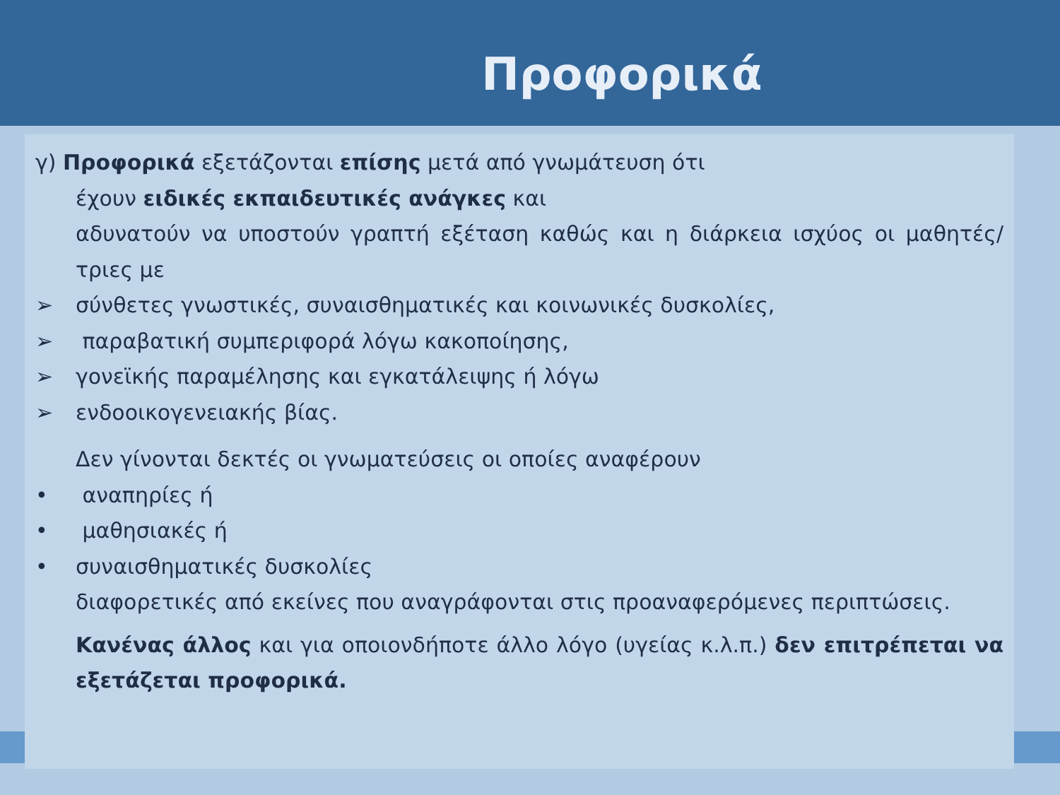Προφορικά
γ) Προφορικά εξετάζονται επίσης μετά από γνωμάτευση ότι
έχουν ειδικές εκπαιδευτικές ανάγκες και
αδυνατούν να υποστούν γραπτή εξέταση καθώς και η διάρκεια ισχύος οι μαθητές/τριες με
➢ σύνθετες γνωστικές, συναισθηματικές και κοινωνικές δυσκολίες,
➢ παραβατική συμπεριφορά λόγω κακοποίησης,
➢ γονεϊκής παραμέλησης και εγκατάλειψης ή λόγω
➢ ενδοοικογενειακής βίας.
Δεν γίνονται δεκτές οι γνωματεύσεις οι οποίες αναφέρουν
• αναπηρίες ή
• μαθησιακές ή
• συναισθηματικές δυσκολίες
διαφορετικές από εκείνες που αναγράφονται στις προαναφερόμενες περιπτώσεις.
Κανένας άλλος και για οποιονδήποτε άλλο λόγο (υγείας κ.λ.π.) δεν επιτρέπεται να εξετάζεται προφορικά.